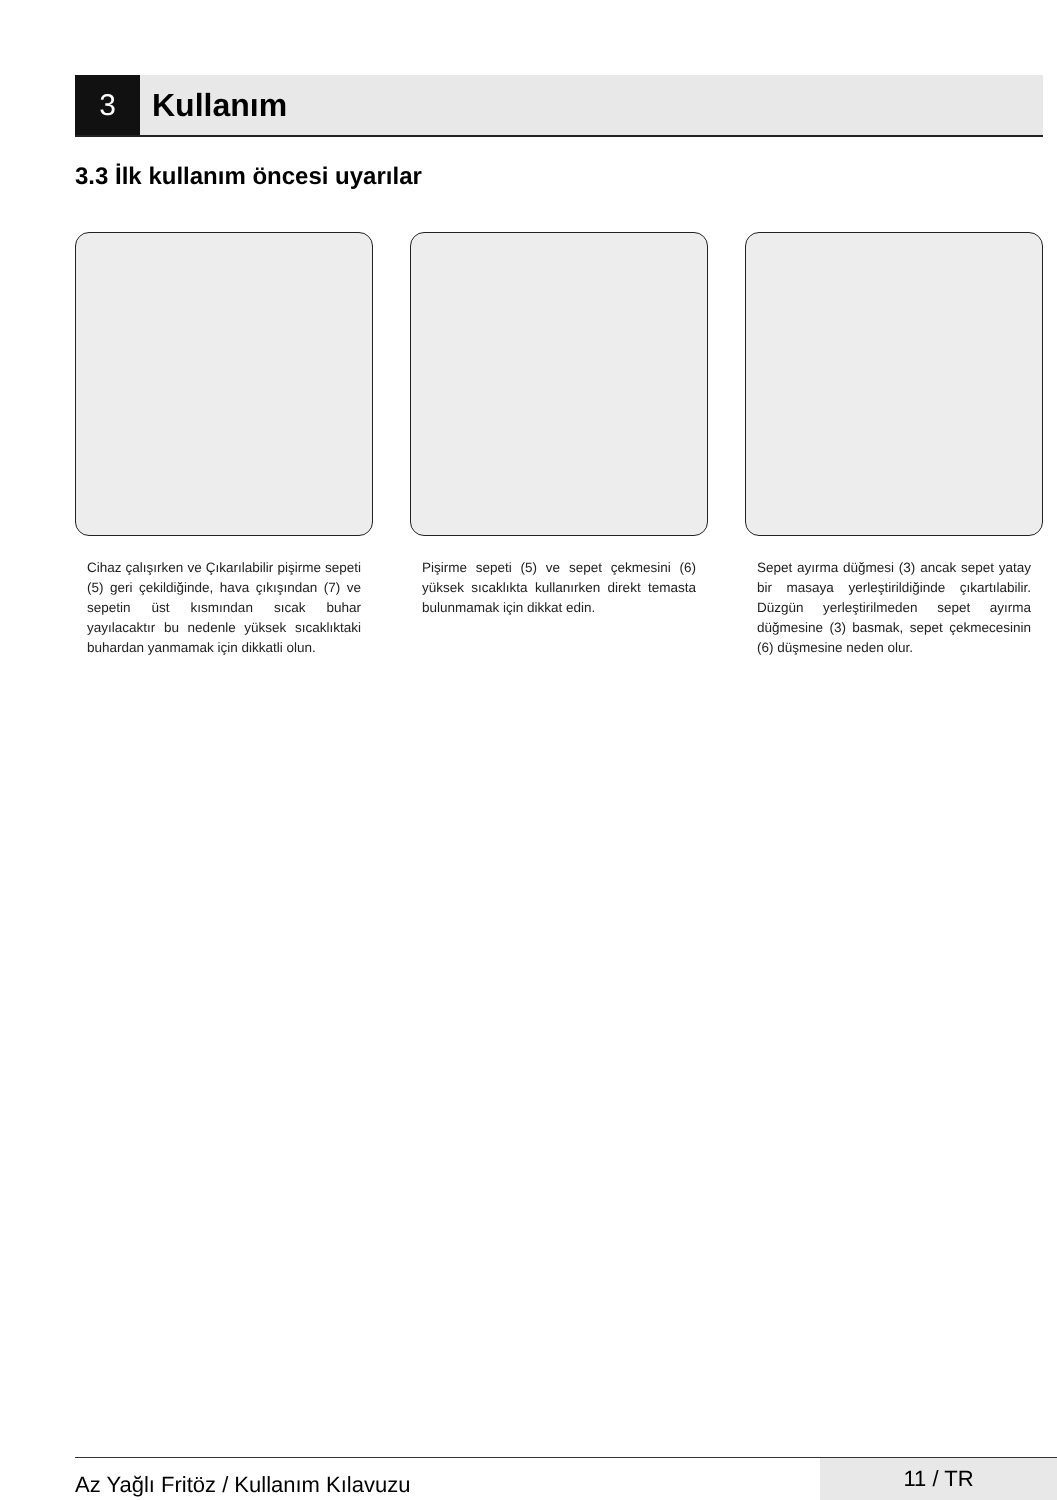3
Kullanım
3.3 İlk kullanım öncesi uyarılar
Cihaz çalışırken ve Çıkarılabilir pişirme sepeti (5) geri çekildiğinde, hava çıkışından (7) ve sepetin üst kısmından sıcak buhar yayılacaktır bu nedenle yüksek sıcaklıktaki buhardan yanmamak için dikkatli olun.
Pişirme sepeti (5) ve sepet çekmesini (6) yüksek sıcaklıkta kullanırken direkt temasta bulunmamak için dikkat edin.
Sepet ayırma düğmesi (3) ancak sepet yatay bir masaya yerleştirildiğinde çıkartılabilir. Düzgün yerleştirilmeden sepet ayırma düğmesine (3) basmak, sepet çekmecesinin (6) düşmesine neden olur.
Az Yağlı Fritöz / Kullanım Kılavuzu
11 / TR